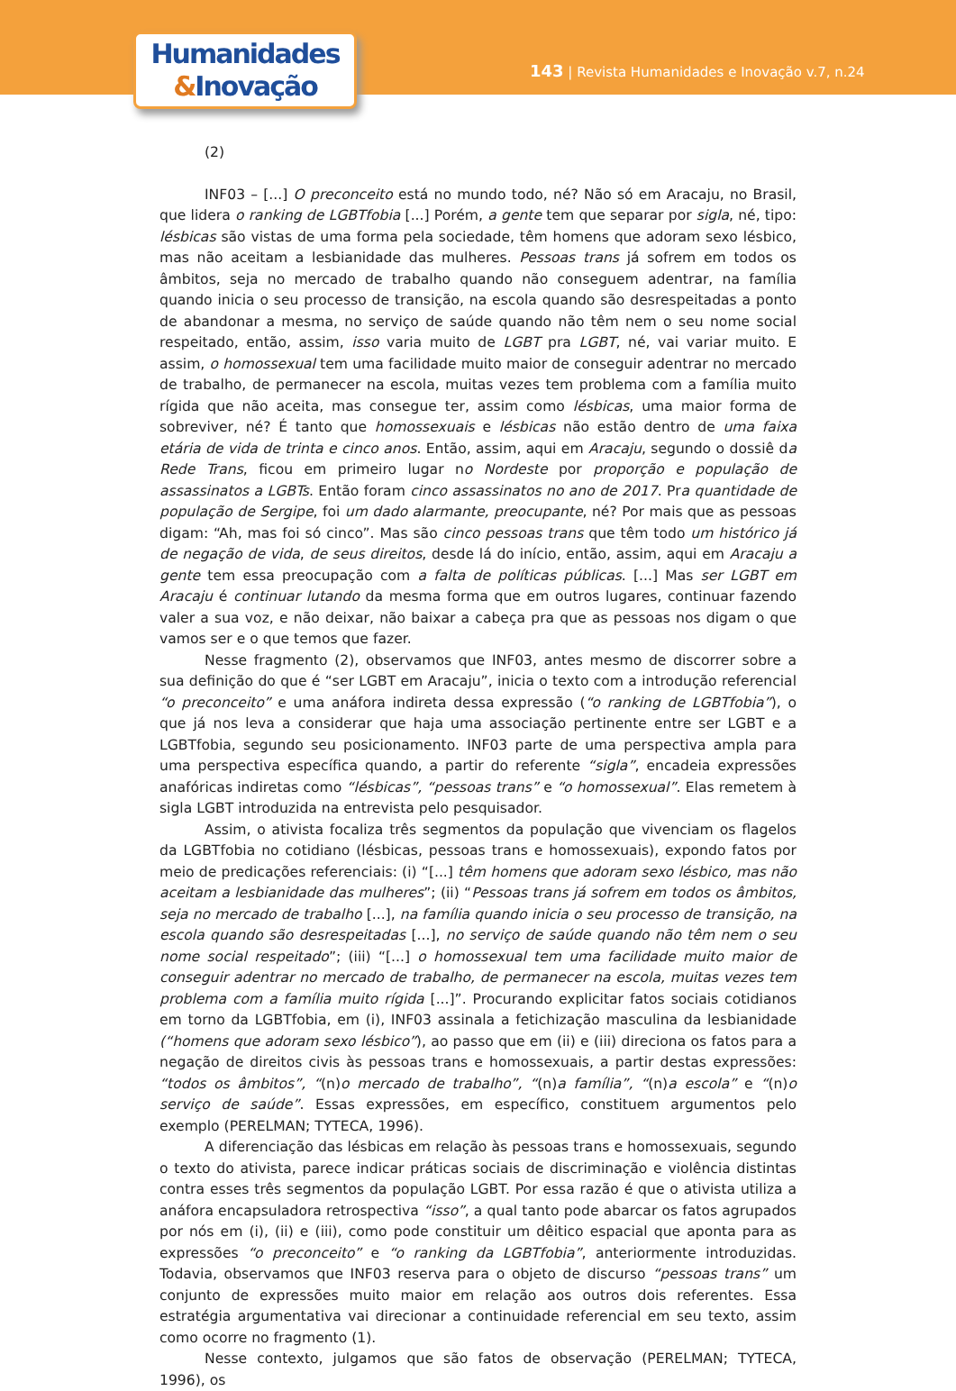Humanidades
&Inovação
143 | Revista Humanidades e Inovação v.7, n.24
(2)
INF03 – [...] O preconceito está no mundo todo, né? Não só em Aracaju, no Brasil, que lidera o ranking de LGBTfobia [...] Porém, a gente tem que separar por sigla, né, tipo: lésbicas são vistas de uma forma pela sociedade, têm homens que adoram sexo lésbico, mas não aceitam a lesbianidade das mulheres. Pessoas trans já sofrem em todos os âmbitos, seja no mercado de trabalho quando não conseguem adentrar, na família quando inicia o seu processo de transição, na escola quando são desrespeitadas a ponto de abandonar a mesma, no serviço de saúde quando não têm nem o seu nome social respeitado, então, assim, isso varia muito de LGBT pra LGBT, né, vai variar muito. E assim, o homossexual tem uma facilidade muito maior de conseguir adentrar no mercado de trabalho, de permanecer na escola, muitas vezes tem problema com a família muito rígida que não aceita, mas consegue ter, assim como lésbicas, uma maior forma de sobreviver, né? É tanto que homossexuais e lésbicas não estão dentro de uma faixa etária de vida de trinta e cinco anos. Então, assim, aqui em Aracaju, segundo o dossiê da Rede Trans, ficou em primeiro lugar no Nordeste por proporção e população de assassinatos a LGBTs. Então foram cinco assassinatos no ano de 2017. Pra quantidade de população de Sergipe, foi um dado alarmante, preocupante, né? Por mais que as pessoas digam: “Ah, mas foi só cinco”. Mas são cinco pessoas trans que têm todo um histórico já de negação de vida, de seus direitos, desde lá do início, então, assim, aqui em Aracaju a gente tem essa preocupação com a falta de políticas públicas. [...] Mas ser LGBT em Aracaju é continuar lutando da mesma forma que em outros lugares, continuar fazendo valer a sua voz, e não deixar, não baixar a cabeça pra que as pessoas nos digam o que vamos ser e o que temos que fazer.
Nesse fragmento (2), observamos que INF03, antes mesmo de discorrer sobre a sua definição do que é “ser LGBT em Aracaju”, inicia o texto com a introdução referencial “o preconceito” e uma anáfora indireta dessa expressão (“o ranking de LGBTfobia”), o que já nos leva a considerar que haja uma associação pertinente entre ser LGBT e a LGBTfobia, segundo seu posicionamento. INF03 parte de uma perspectiva ampla para uma perspectiva específica quando, a partir do referente “sigla”, encadeia expressões anafóricas indiretas como “lésbicas”, “pessoas trans” e “o homossexual”. Elas remetem à sigla LGBT introduzida na entrevista pelo pesquisador.
Assim, o ativista focaliza três segmentos da população que vivenciam os flagelos da LGBTfobia no cotidiano (lésbicas, pessoas trans e homossexuais), expondo fatos por meio de predicações referenciais: (i) “[...] têm homens que adoram sexo lésbico, mas não aceitam a lesbianidade das mulheres”; (ii) “Pessoas trans já sofrem em todos os âmbitos, seja no mercado de trabalho [...], na família quando inicia o seu processo de transição, na escola quando são desrespeitadas [...], no serviço de saúde quando não têm nem o seu nome social respeitado”; (iii) “[...] o homossexual tem uma facilidade muito maior de conseguir adentrar no mercado de trabalho, de permanecer na escola, muitas vezes tem problema com a família muito rígida [...]”. Procurando explicitar fatos sociais cotidianos em torno da LGBTfobia, em (i), INF03 assinala a fetichização masculina da lesbianidade (“homens que adoram sexo lésbico”), ao passo que em (ii) e (iii) direciona os fatos para a negação de direitos civis às pessoas trans e homossexuais, a partir destas expressões: “todos os âmbitos”, “(n)o mercado de trabalho”, “(n)a família”, “(n)a escola” e “(n)o serviço de saúde”. Essas expressões, em específico, constituem argumentos pelo exemplo (PERELMAN; TYTECA, 1996).
A diferenciação das lésbicas em relação às pessoas trans e homossexuais, segundo o texto do ativista, parece indicar práticas sociais de discriminação e violência distintas contra esses três segmentos da população LGBT. Por essa razão é que o ativista utiliza a anáfora encapsuladora retrospectiva “isso”, a qual tanto pode abarcar os fatos agrupados por nós em (i), (ii) e (iii), como pode constituir um dêitico espacial que aponta para as expressões “o preconceito” e “o ranking da LGBTfobia”, anteriormente introduzidas. Todavia, observamos que INF03 reserva para o objeto de discurso “pessoas trans” um conjunto de expressões muito maior em relação aos outros dois referentes. Essa estratégia argumentativa vai direcionar a continuidade referencial em seu texto, assim como ocorre no fragmento (1).
Nesse contexto, julgamos que são fatos de observação (PERELMAN; TYTECA, 1996), os